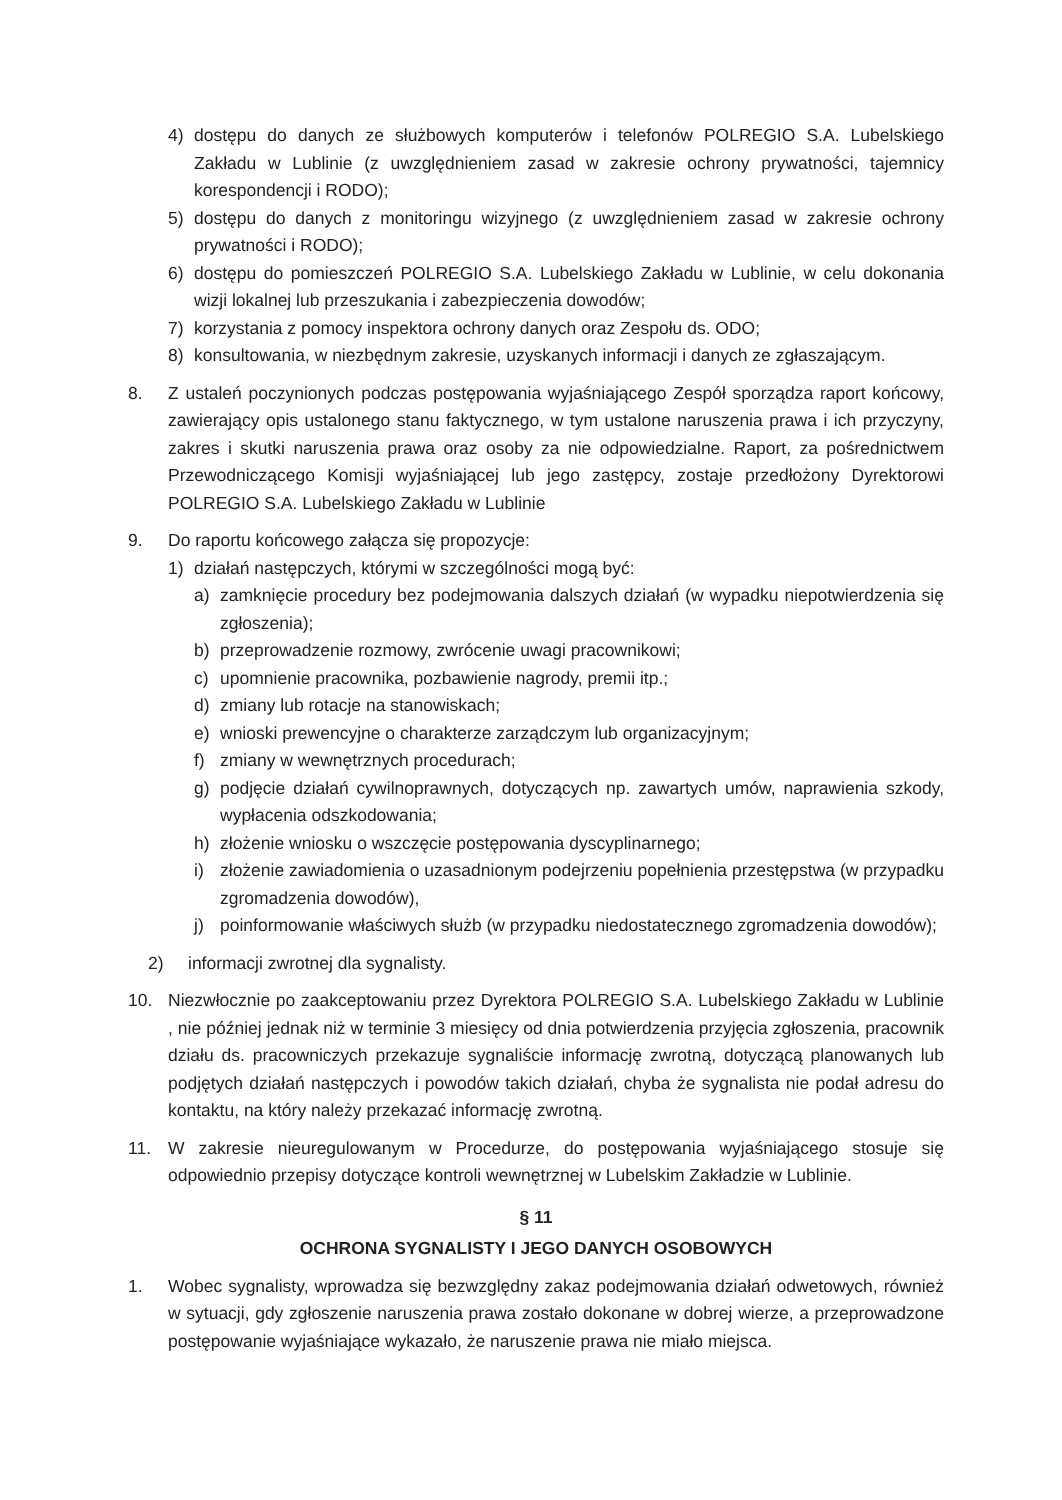4) dostępu do danych ze służbowych komputerów i telefonów POLREGIO S.A. Lubelskiego Zakładu w Lublinie (z uwzględnieniem zasad w zakresie ochrony prywatności, tajemnicy korespondencji i RODO);
5) dostępu do danych z monitoringu wizyjnego (z uwzględnieniem zasad w zakresie ochrony prywatności i RODO);
6) dostępu do pomieszczeń POLREGIO S.A. Lubelskiego Zakładu w Lublinie, w celu dokonania wizji lokalnej lub przeszukania i zabezpieczenia dowodów;
7) korzystania z pomocy inspektora ochrony danych oraz Zespołu ds. ODO;
8) konsultowania, w niezbędnym zakresie, uzyskanych informacji i danych ze zgłaszającym.
8. Z ustaleń poczynionych podczas postępowania wyjaśniającego Zespół sporządza raport końcowy, zawierający opis ustalonego stanu faktycznego, w tym ustalone naruszenia prawa i ich przyczyny, zakres i skutki naruszenia prawa oraz osoby za nie odpowiedzialne. Raport, za pośrednictwem Przewodniczącego Komisji wyjaśniającej lub jego zastępcy, zostaje przedłożony Dyrektorowi POLREGIO S.A. Lubelskiego Zakładu w Lublinie
9. Do raportu końcowego załącza się propozycje:
1) działań następczych, którymi w szczególności mogą być:
a) zamknięcie procedury bez podejmowania dalszych działań (w wypadku niepotwierdzenia się zgłoszenia);
b) przeprowadzenie rozmowy, zwrócenie uwagi pracownikowi;
c) upomnienie pracownika, pozbawienie nagrody, premii itp.;
d) zmiany lub rotacje na stanowiskach;
e) wnioski prewencyjne o charakterze zarządczym lub organizacyjnym;
f) zmiany w wewnętrznych procedurach;
g) podjęcie działań cywilnoprawnych, dotyczących np. zawartych umów, naprawienia szkody, wypłacenia odszkodowania;
h) złożenie wniosku o wszczęcie postępowania dyscyplinarnego;
i) złożenie zawiadomienia o uzasadnionym podejrzeniu popełnienia przestępstwa (w przypadku zgromadzenia dowodów),
j) poinformowanie właściwych służb (w przypadku niedostatecznego zgromadzenia dowodów);
2) informacji zwrotnej dla sygnalisty.
10. Niezwłocznie po zaakceptowaniu przez Dyrektora POLREGIO S.A. Lubelskiego Zakładu w Lublinie , nie później jednak niż w terminie 3 miesięcy od dnia potwierdzenia przyjęcia zgłoszenia, pracownik działu ds. pracowniczych przekazuje sygnaliście informację zwrotną, dotyczącą planowanych lub podjętych działań następczych i powodów takich działań, chyba że sygnalista nie podał adresu do kontaktu, na który należy przekazać informację zwrotną.
11. W zakresie nieuregulowanym w Procedurze, do postępowania wyjaśniającego stosuje się odpowiednio przepisy dotyczące kontroli wewnętrznej w Lubelskim Zakładzie w Lublinie.
§ 11
OCHRONA SYGNALISTY I JEGO DANYCH OSOBOWYCH
1. Wobec sygnalisty, wprowadza się bezwzględny zakaz podejmowania działań odwetowych, również w sytuacji, gdy zgłoszenie naruszenia prawa zostało dokonane w dobrej wierze, a przeprowadzone postępowanie wyjaśniające wykazało, że naruszenie prawa nie miało miejsca.